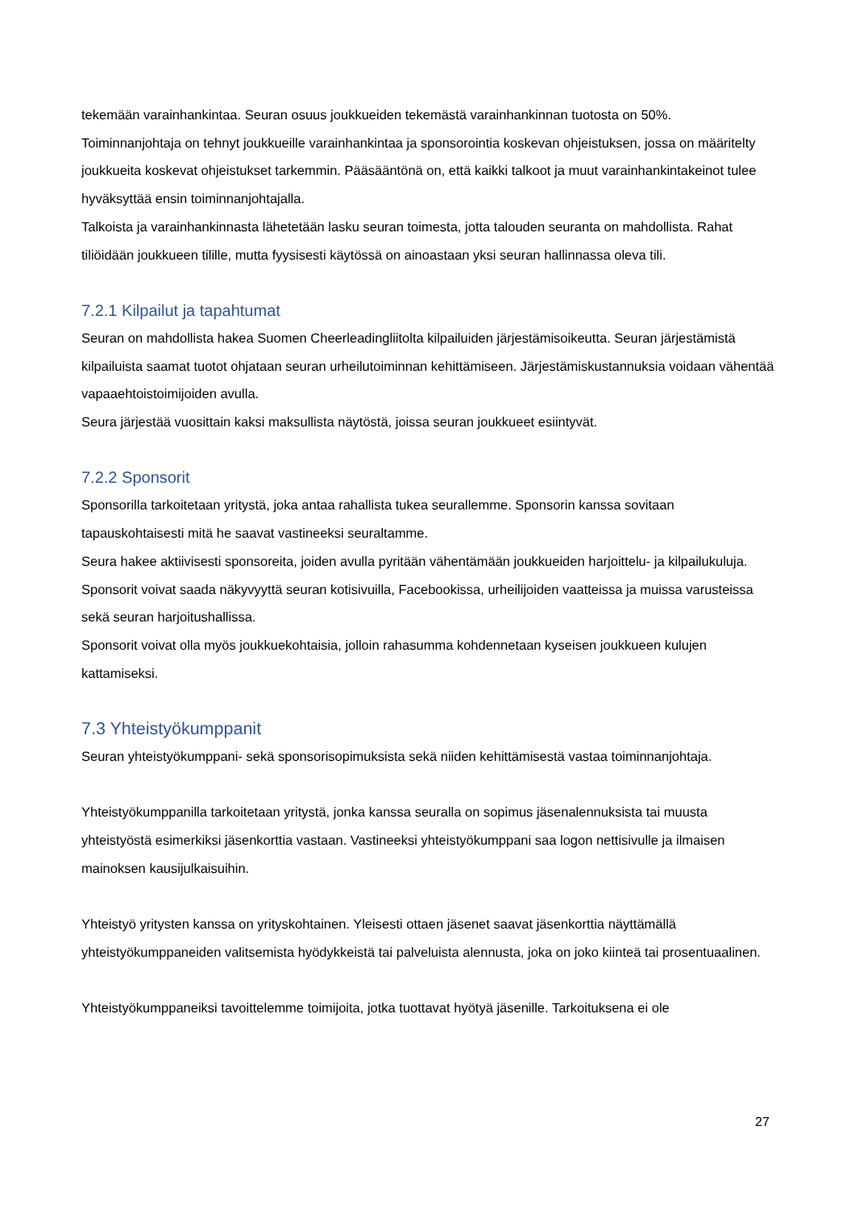tekemään varainhankintaa. Seuran osuus joukkueiden tekemästä varainhankinnan tuotosta on 50%. Toiminnanjohtaja on tehnyt joukkueille varainhankintaa ja sponsorointia koskevan ohjeistuksen, jossa on määritelty joukkueita koskevat ohjeistukset tarkemmin. Pääsääntönä on, että kaikki talkoot ja muut varainhankintakeinot tulee hyväksyttää ensin toiminnanjohtajalla.
Talkoista ja varainhankinnasta lähetetään lasku seuran toimesta, jotta talouden seuranta on mahdollista. Rahat tiliöidään joukkueen tilille, mutta fyysisesti käytössä on ainoastaan yksi seuran hallinnassa oleva tili.
7.2.1 Kilpailut ja tapahtumat
Seuran on mahdollista hakea Suomen Cheerleadingliitolta kilpailuiden järjestämisoikeutta. Seuran järjestämistä kilpailuista saamat tuotot ohjataan seuran urheilutoiminnan kehittämiseen. Järjestämiskustannuksia voidaan vähentää vapaaehtoistoimijoiden avulla.
Seura järjestää vuosittain kaksi maksullista näytöstä, joissa seuran joukkueet esiintyvät.
7.2.2 Sponsorit
Sponsorilla tarkoitetaan yritystä, joka antaa rahallista tukea seurallemme. Sponsorin kanssa sovitaan tapauskohtaisesti mitä he saavat vastineeksi seuraltamme.
Seura hakee aktiivisesti sponsoreita, joiden avulla pyritään vähentämään joukkueiden harjoittelu- ja kilpailukuluja. Sponsorit voivat saada näkyvyyttä seuran kotisivuilla, Facebookissa, urheilijoiden vaatteissa ja muissa varusteissa sekä seuran harjoitushallissa.
Sponsorit voivat olla myös joukkuekohtaisia, jolloin rahasumma kohdennetaan kyseisen joukkueen kulujen kattamiseksi.
7.3 Yhteistyökumppanit
Seuran yhteistyökumppani- sekä sponsorisopimuksista sekä niiden kehittämisestä vastaa toiminnanjohtaja.
Yhteistyökumppanilla tarkoitetaan yritystä, jonka kanssa seuralla on sopimus jäsenalennuksista tai muusta yhteistyöstä esimerkiksi jäsenkorttia vastaan. Vastineeksi yhteistyökumppani saa logon nettisivulle ja ilmaisen mainoksen kausijulkaisuihin.
Yhteistyö yritysten kanssa on yrityskohtainen. Yleisesti ottaen jäsenet saavat jäsenkorttia näyttämällä yhteistyökumppaneiden valitsemista hyödykkeistä tai palveluista alennusta, joka on joko kiinteä tai prosentuaalinen.
Yhteistyökumppaneiksi tavoittelemme toimijoita, jotka tuottavat hyötyä jäsenille. Tarkoituksena ei ole
27